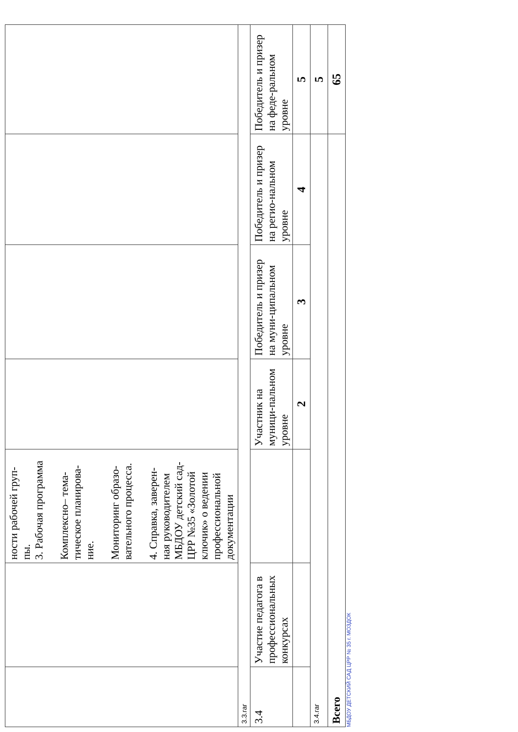| | | ности рабочей груп-пы. 3. Рабочая программа Комплексно– тема-тическое планирова-ние. Мониторинг образо-вательного процесса. 4. Справка, заверен-ная руководителем МБДОУ детский сад-ЦРР №35 «Золотой ключик» о ведении профессиональной документации | | | | |
| 3.3.rar | | | | | | |
| 3.4 | Участие педагога в профессиональных конкурсах | | Участник на муници-пальном уровне | Победитель и призер на муни-ципальном уровне | Победитель и призер на регио-нальном уровне | Победитель и призер на феде-ральном уровне |
| | | | 2 | 3 | 4 | 5 |
| 3.4.rar | | | | | | 5 |
| Всего | | | | | | 65 |
МБДОУ ДЕТСКИЙ САД ЦРР № 35 г. МОЗДОК